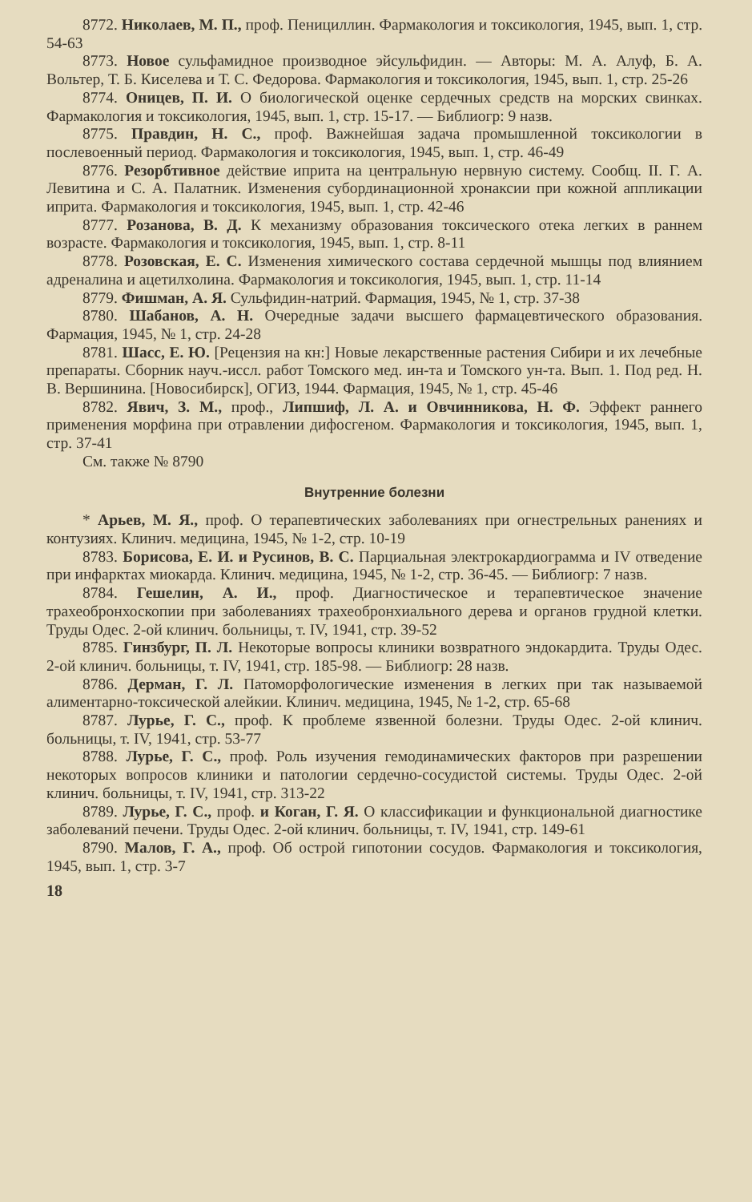8772. Николаев, М. П., проф. Пенициллин. Фармакология и токсикология, 1945, вып. 1, стр. 54-63
8773. Новое сульфамидное производное эйсульфидин. — Авторы: М. А. Алуф, Б. А. Вольтер, Т. Б. Киселева и Т. С. Федорова. Фармакология и токсикология, 1945, вып. 1, стр. 25-26
8774. Оницев, П. И. О биологической оценке сердечных средств на морских свинках. Фармакология и токсикология, 1945, вып. 1, стр. 15-17. — Библиогр: 9 назв.
8775. Правдин, Н. С., проф. Важнейшая задача промышленной токсикологии в послевоенный период. Фармакология и токсикология, 1945, вып. 1, стр. 46-49
8776. Резорбтивное действие иприта на центральную нервную систему. Сообщ. II. Г. А. Левитина и С. А. Палатник. Изменения субординационной хронаксии при кожной аппликации иприта. Фармакология и токсикология, 1945, вып. 1, стр. 42-46
8777. Розанова, В. Д. К механизму образования токсического отека легких в раннем возрасте. Фармакология и токсикология, 1945, вып. 1, стр. 8-11
8778. Розовская, Е. С. Изменения химического состава сердечной мышцы под влиянием адреналина и ацетилхолина. Фармакология и токсикология, 1945, вып. 1, стр. 11-14
8779. Фишман, А. Я. Сульфидин-натрий. Фармация, 1945, № 1, стр. 37-38
8780. Шабанов, А. Н. Очередные задачи высшего фармацевтического образования. Фармация, 1945, № 1, стр. 24-28
8781. Шасс, Е. Ю. [Рецензия на кн:] Новые лекарственные растения Сибири и их лечебные препараты. Сборник науч.-иссл. работ Томского мед. ин-та и Томского ун-та. Вып. 1. Под ред. Н. В. Вершинина. [Новосибирск], ОГИЗ, 1944. Фармация, 1945, № 1, стр. 45-46
8782. Явич, З. М., проф., Липшиф, Л. А. и Овчинникова, Н. Ф. Эффект раннего применения морфина при отравлении дифосгеном. Фармакология и токсикология, 1945, вып. 1, стр. 37-41
См. также № 8790
Внутренние болезни
* Арьев, М. Я., проф. О терапевтических заболеваниях при огнестрельных ранениях и контузиях. Клинич. медицина, 1945, № 1-2, стр. 10-19
8783. Борисова, Е. И. и Русинов, В. С. Парциальная электрокардиограмма и IV отведение при инфарктах миокарда. Клинич. медицина, 1945, № 1-2, стр. 36-45. — Библиогр: 7 назв.
8784. Гешелин, А. И., проф. Диагностическое и терапевтическое значение трахеобронхоскопии при заболеваниях трахеобронхиального дерева и органов грудной клетки. Труды Одес. 2-ой клинич. больницы, т. IV, 1941, стр. 39-52
8785. Гинзбург, П. Л. Некоторые вопросы клиники возвратного эндокардита. Труды Одес. 2-ой клинич. больницы, т. IV, 1941, стр. 185-98. — Библиогр: 28 назв.
8786. Дерман, Г. Л. Патоморфологические изменения в легких при так называемой алиментарно-токсической алейкии. Клинич. медицина, 1945, № 1-2, стр. 65-68
8787. Лурье, Г. С., проф. К проблеме язвенной болезни. Труды Одес. 2-ой клинич. больницы, т. IV, 1941, стр. 53-77
8788. Лурье, Г. С., проф. Роль изучения гемодинамических факторов при разрешении некоторых вопросов клиники и патологии сердечно-сосудистой системы. Труды Одес. 2-ой клинич. больницы, т. IV, 1941, стр. 313-22
8789. Лурье, Г. С., проф. и Коган, Г. Я. О классификации и функциональной диагностике заболеваний печени. Труды Одес. 2-ой клинич. больницы, т. IV, 1941, стр. 149-61
8790. Малов, Г. А., проф. Об острой гипотонии сосудов. Фармакология и токсикология, 1945, вып. 1, стр. 3-7
18